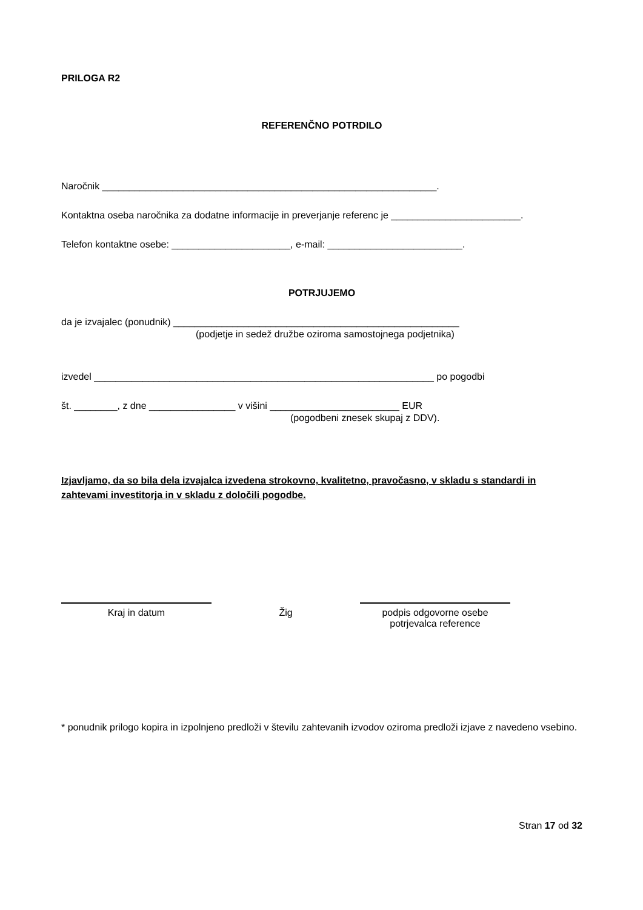PRILOGA R2
REFERENČNO POTRDILO
Naročnik ______________________________________________________________.
Kontaktna oseba naročnika za dodatne informacije in preverjanje referenc je ________________________.
Telefon kontaktne osebe: ______________________, e-mail: _________________________.
POTRJUJEMO
da je izvajalec (ponudnik) _____________________________________________________
(podjetje in sedež družbe oziroma samostojnega podjetnika)
izvedel _______________________________________________________________ po pogodbi
št. ________, z dne ________________ v višini ________________________ EUR
(pogodbeni znesek skupaj z DDV).
Izjavljamo, da so bila dela izvajalca izvedena strokovno, kvalitetno, pravočasno, v skladu s standardi in zahtevami investitorja in v skladu z določili pogodbe.
Kraj in datum Žig podpis odgovorne osebe
potrjevalca reference
* ponudnik prilogo kopira in izpolnjeno predloži v številu zahtevanih izvodov oziroma predloži izjave z navedeno vsebino.
Stran 17 od 32